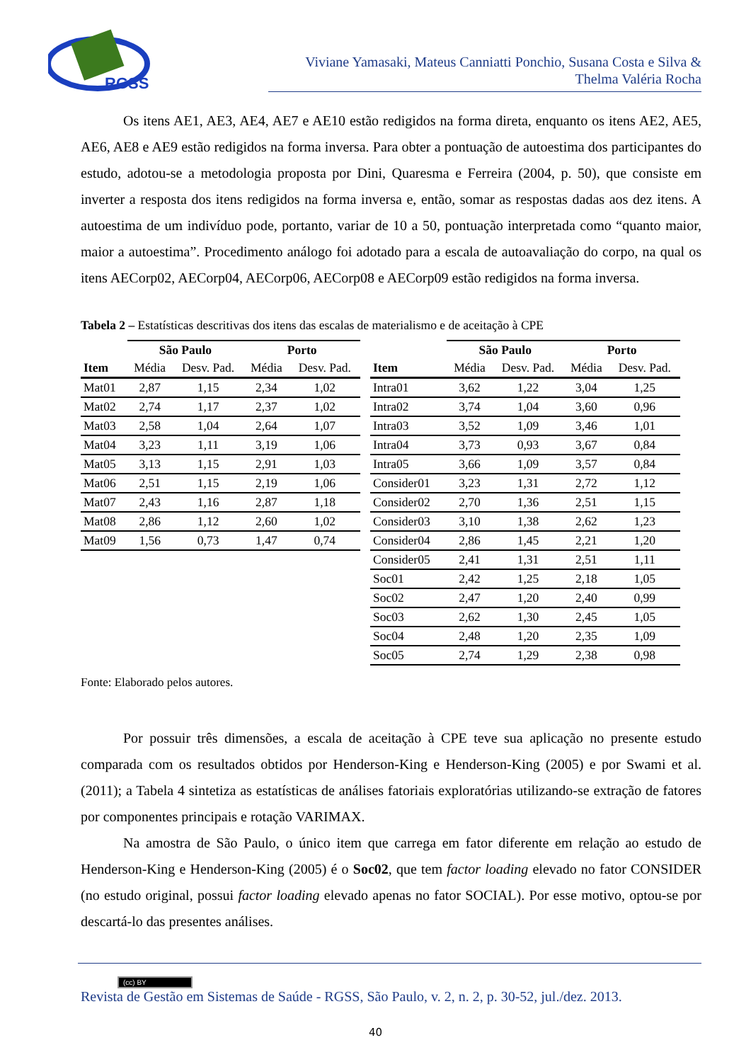RGSS
Viviane Yamasaki, Mateus Canniatti Ponchio, Susana Costa e Silva &
Thelma Valéria Rocha
Os itens AE1, AE3, AE4, AE7 e AE10 estão redigidos na forma direta, enquanto os itens AE2, AE5, AE6, AE8 e AE9 estão redigidos na forma inversa. Para obter a pontuação de autoestima dos participantes do estudo, adotou-se a metodologia proposta por Dini, Quaresma e Ferreira (2004, p. 50), que consiste em inverter a resposta dos itens redigidos na forma inversa e, então, somar as respostas dadas aos dez itens. A autoestima de um indivíduo pode, portanto, variar de 10 a 50, pontuação interpretada como “quanto maior, maior a autoestima”. Procedimento análogo foi adotado para a escala de autoavaliação do corpo, na qual os itens AECorp02, AECorp04, AECorp06, AECorp08 e AECorp09 estão redigidos na forma inversa.
Tabela 2 – Estatísticas descritivas dos itens das escalas de materialismo e de aceitação à CPE
| | São Paulo | | Porto | |
| --- | --- | --- | --- | --- |
| Item | Média | Desv. Pad. | Média | Desv. Pad. |
| Mat01 | 2,87 | 1,15 | 2,34 | 1,02 |
| Mat02 | 2,74 | 1,17 | 2,37 | 1,02 |
| Mat03 | 2,58 | 1,04 | 2,64 | 1,07 |
| Mat04 | 3,23 | 1,11 | 3,19 | 1,06 |
| Mat05 | 3,13 | 1,15 | 2,91 | 1,03 |
| Mat06 | 2,51 | 1,15 | 2,19 | 1,06 |
| Mat07 | 2,43 | 1,16 | 2,87 | 1,18 |
| Mat08 | 2,86 | 1,12 | 2,60 | 1,02 |
| Mat09 | 1,56 | 0,73 | 1,47 | 0,74 |
| | São Paulo | | Porto | |
| --- | --- | --- | --- | --- |
| Item | Média | Desv. Pad. | Média | Desv. Pad. |
| Intra01 | 3,62 | 1,22 | 3,04 | 1,25 |
| Intra02 | 3,74 | 1,04 | 3,60 | 0,96 |
| Intra03 | 3,52 | 1,09 | 3,46 | 1,01 |
| Intra04 | 3,73 | 0,93 | 3,67 | 0,84 |
| Intra05 | 3,66 | 1,09 | 3,57 | 0,84 |
| Consider01 | 3,23 | 1,31 | 2,72 | 1,12 |
| Consider02 | 2,70 | 1,36 | 2,51 | 1,15 |
| Consider03 | 3,10 | 1,38 | 2,62 | 1,23 |
| Consider04 | 2,86 | 1,45 | 2,21 | 1,20 |
| Consider05 | 2,41 | 1,31 | 2,51 | 1,11 |
| Soc01 | 2,42 | 1,25 | 2,18 | 1,05 |
| Soc02 | 2,47 | 1,20 | 2,40 | 0,99 |
| Soc03 | 2,62 | 1,30 | 2,45 | 1,05 |
| Soc04 | 2,48 | 1,20 | 2,35 | 1,09 |
| Soc05 | 2,74 | 1,29 | 2,38 | 0,98 |
Fonte: Elaborado pelos autores.
Por possuir três dimensões, a escala de aceitação à CPE teve sua aplicação no presente estudo comparada com os resultados obtidos por Henderson-King e Henderson-King (2005) e por Swami et al. (2011); a Tabela 4 sintetiza as estatísticas de análises fatoriais exploratórias utilizando-se extração de fatores por componentes principais e rotação VARIMAX.
Na amostra de São Paulo, o único item que carrega em fator diferente em relação ao estudo de Henderson-King e Henderson-King (2005) é o Soc02, que tem factor loading elevado no fator CONSIDER (no estudo original, possui factor loading elevado apenas no fator SOCIAL). Por esse motivo, optou-se por descartá-lo das presentes análises.
(cc) BY
Revista de Gestão em Sistemas de Saúde - RGSS, São Paulo, v. 2, n. 2, p. 30-52, jul./dez. 2013.
40